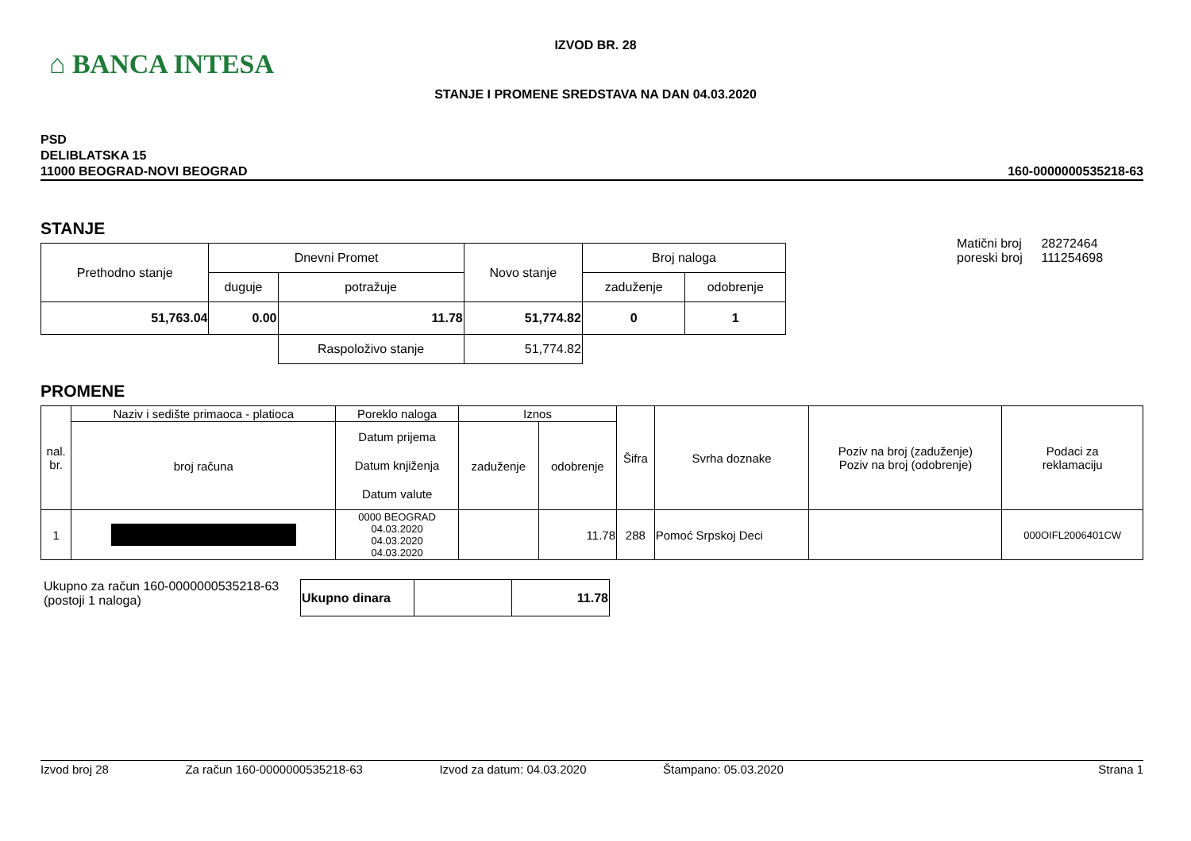⌂ BANCA INTESA
IZVOD BR. 28
STANJE I PROMENE SREDSTAVA NA DAN 04.03.2020
PSD
DELIBLATSKA 15
11000 BEOGRAD-NOVI BEOGRAD
160-0000000535218-63
STANJE
| Prethodno stanje | Dnevni Promet | | Novo stanje | Broj naloga | |
| | duguje | potražuje | | zaduženje | odobrenje |
| 51,763.04 | 0.00 | 11.78 | 51,774.82 | 0 | 1 |
| | | Raspoloživo stanje | 51,774.82 | | |
Matični broj 28272464
poreski broj 111254698
PROMENE
| nal. br. | Naziv i sedište primaoca - platioca | Poreklo naloga | Iznos | | Šifra | Svrha doznake | Poziv na broj (zaduženje) Poziv na broj (odobrenje) | Podaci za reklamaciju |
| | broj računa | Datum prijema Datum knjiženja Datum valute | zaduženje | odobrenje | | | | |
| 1 | | 0000 BEOGRAD 04.03.2020 04.03.2020 04.03.2020 | | 11.78 | 288 | Pomoć Srpskoj Deci | | 000OIFL2006401CW |
Ukupno za račun 160-0000000535218-63
(postoji 1 naloga)
| Ukupno dinara | | 11.78 |
Izvod broj 28 Za račun 160-0000000535218-63 Izvod za datum: 04.03.2020 Štampano: 05.03.2020 Strana 1